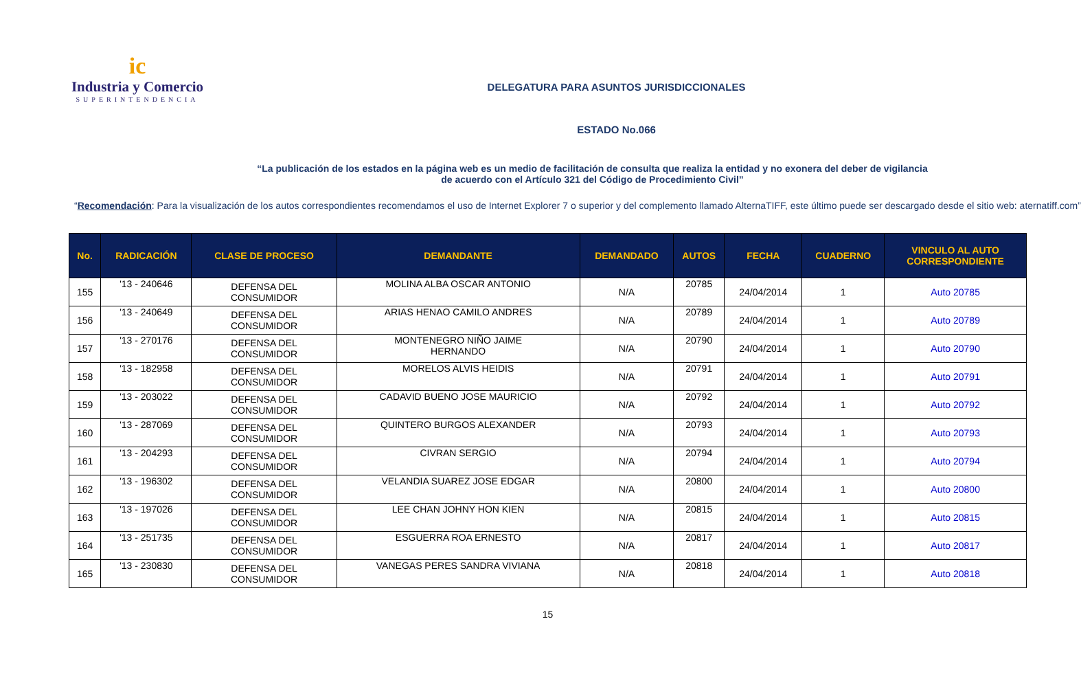ic
Industria y Comercio
SUPERINTENDENCIA
DELEGATURA PARA ASUNTOS JURISDICCIONALES
ESTADO No.066
“La publicación de los estados en la página web es un medio de facilitación de consulta que realiza la entidad y no exonera del deber de vigilancia
de acuerdo con el Artículo 321 del Código de Procedimiento Civil”
“Recomendación: Para la visualización de los autos correspondientes recomendamos el uso de Internet Explorer 7 o superior y del complemento llamado AlternaTIFF, este último puede ser descargado desde el sitio web: aternatiff.com”
| No. | RADICACIÓN | CLASE DE PROCESO | DEMANDANTE | DEMANDADO | AUTOS | FECHA | CUADERNO | VINCULO AL AUTO CORRESPONDIENTE |
| --- | --- | --- | --- | --- | --- | --- | --- | --- |
| 155 | '13 - 240646 | DEFENSA DEL CONSUMIDOR | MOLINA ALBA OSCAR ANTONIO | N/A | 20785 | 24/04/2014 | 1 | Auto 20785 |
| 156 | '13 - 240649 | DEFENSA DEL CONSUMIDOR | ARIAS HENAO CAMILO ANDRES | N/A | 20789 | 24/04/2014 | 1 | Auto 20789 |
| 157 | '13 - 270176 | DEFENSA DEL CONSUMIDOR | MONTENEGRO NIÑO JAIME HERNANDO | N/A | 20790 | 24/04/2014 | 1 | Auto 20790 |
| 158 | '13 - 182958 | DEFENSA DEL CONSUMIDOR | MORELOS ALVIS HEIDIS | N/A | 20791 | 24/04/2014 | 1 | Auto 20791 |
| 159 | '13 - 203022 | DEFENSA DEL CONSUMIDOR | CADAVID BUENO JOSE MAURICIO | N/A | 20792 | 24/04/2014 | 1 | Auto 20792 |
| 160 | '13 - 287069 | DEFENSA DEL CONSUMIDOR | QUINTERO BURGOS ALEXANDER | N/A | 20793 | 24/04/2014 | 1 | Auto 20793 |
| 161 | '13 - 204293 | DEFENSA DEL CONSUMIDOR | CIVRAN SERGIO | N/A | 20794 | 24/04/2014 | 1 | Auto 20794 |
| 162 | '13 - 196302 | DEFENSA DEL CONSUMIDOR | VELANDIA SUAREZ JOSE EDGAR | N/A | 20800 | 24/04/2014 | 1 | Auto 20800 |
| 163 | '13 - 197026 | DEFENSA DEL CONSUMIDOR | LEE CHAN JOHNY HON KIEN | N/A | 20815 | 24/04/2014 | 1 | Auto 20815 |
| 164 | '13 - 251735 | DEFENSA DEL CONSUMIDOR | ESGUERRA ROA ERNESTO | N/A | 20817 | 24/04/2014 | 1 | Auto 20817 |
| 165 | '13 - 230830 | DEFENSA DEL CONSUMIDOR | VANEGAS PERES SANDRA VIVIANA | N/A | 20818 | 24/04/2014 | 1 | Auto 20818 |
15